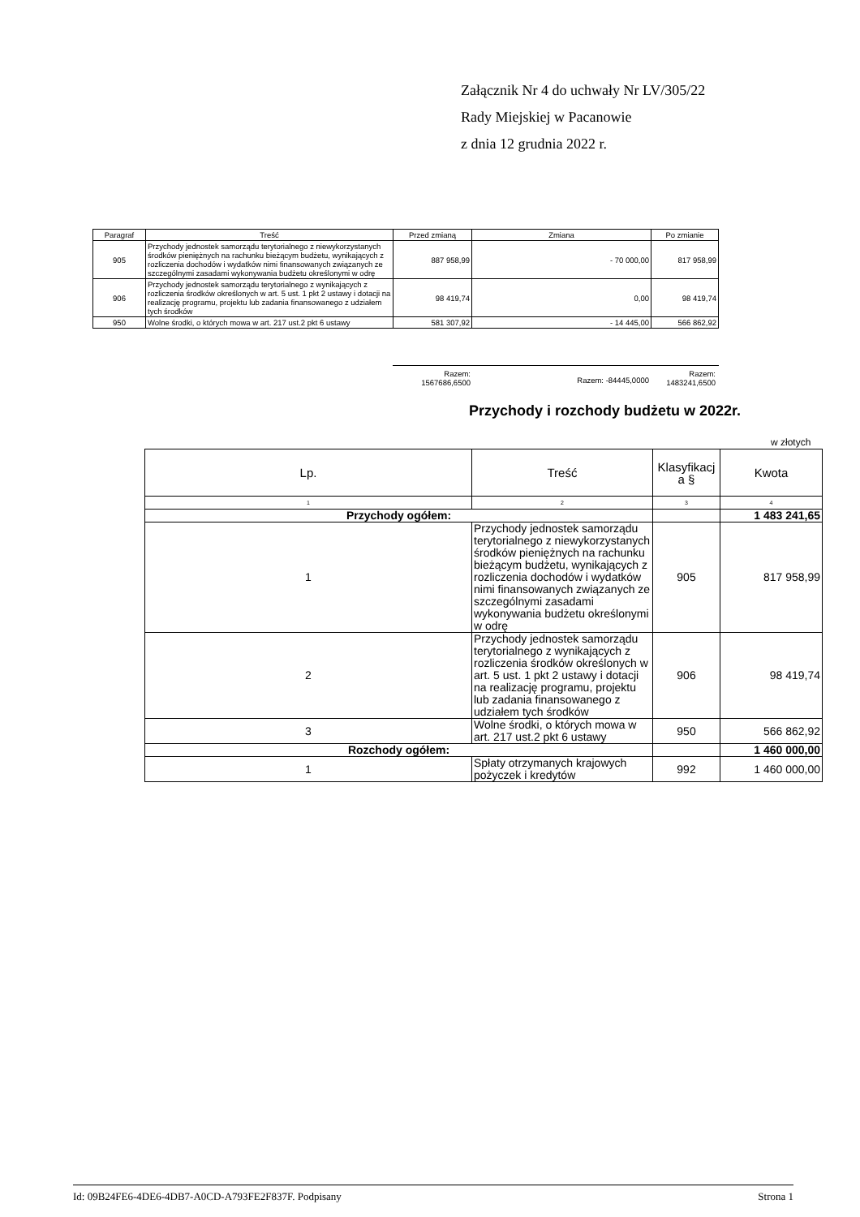Załącznik Nr 4 do uchwały Nr LV/305/22
Rady Miejskiej w Pacanowie
z dnia 12 grudnia 2022 r.
| Paragraf | Treść | Przed zmianą | Zmiana | Po zmianie |
| --- | --- | --- | --- | --- |
| 905 | Przychody jednostek samorządu terytorialnego z niewykorzystanych środków pieniężnych na rachunku bieżącym budżetu, wynikających z rozliczenia dochodów i wydatków nimi finansowanych związanych ze szczególnymi zasadami wykonywania budżetu określonymi w odrę | 887 958,99 | - 70 000,00 | 817 958,99 |
| 906 | Przychody jednostek samorządu terytorialnego z wynikających z rozliczenia środków określonych w art. 5 ust. 1 pkt 2 ustawy i dotacji na realizację programu, projektu lub zadania finansowanego z udziałem tych środków | 98 419,74 | 0,00 | 98 419,74 |
| 950 | Wolne środki, o których mowa w art. 217 ust.2 pkt 6 ustawy | 581 307,92 | - 14 445,00 | 566 862,92 |
Razem:
1567686,6500
Razem: -84445,0000
Razem:
1483241,6500
Przychody i rozchody budżetu w 2022r.
w złotych
| Lp. | Treść | Klasyfikacj a § | Kwota |
| --- | --- | --- | --- |
| 1 | 2 | 3 | 4 |
| Przychody ogółem: | | | 1 483 241,65 |
| 1 | Przychody jednostek samorządu terytorialnego z niewykorzystanych środków pieniężnych na rachunku bieżącym budżetu, wynikających z rozliczenia dochodów i wydatków nimi finansowanych związanych ze szczególnymi zasadami wykonywania budżetu określonymi w odrę | 905 | 817 958,99 |
| 2 | Przychody jednostek samorządu terytorialnego z wynikających z rozliczenia środków określonych w art. 5 ust. 1 pkt 2 ustawy i dotacji na realizację programu, projektu lub zadania finansowanego z udziałem tych środków | 906 | 98 419,74 |
| 3 | Wolne środki, o których mowa w art. 217 ust.2 pkt 6 ustawy | 950 | 566 862,92 |
| Rozchody ogółem: | | | 1 460 000,00 |
| 1 | Spłaty otrzymanych krajowych pożyczek i kredytów | 992 | 1 460 000,00 |
Id: 09B24FE6-4DE6-4DB7-A0CD-A793FE2F837F. Podpisany Strona 1